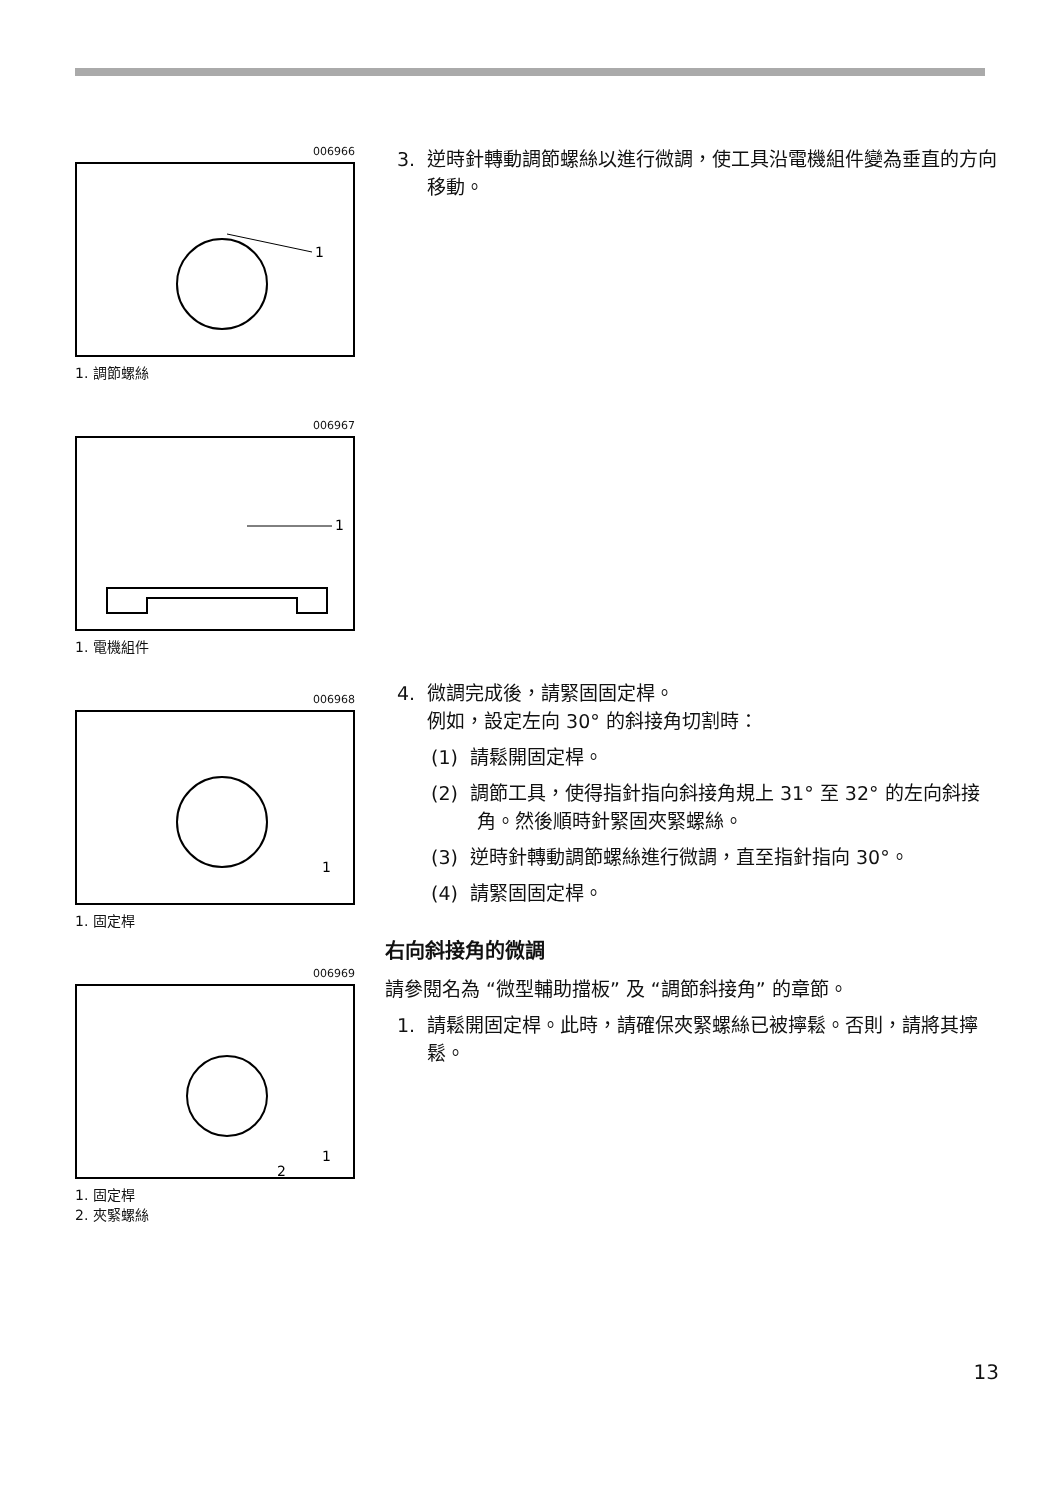006966
1
1. 調節螺絲
006967
1
1. 電機組件
006968
1
1. 固定桿
006969
1
2
1. 固定桿
2. 夾緊螺絲
3. 逆時針轉動調節螺絲以進行微調，使工具沿電機組件變為垂直的方向移動。
4. 微調完成後，請緊固固定桿。
例如，設定左向 30° 的斜接角切割時：
(1) 請鬆開固定桿。
(2) 調節工具，使得指針指向斜接角規上 31° 至 32° 的左向斜接角。然後順時針緊固夾緊螺絲。
(3) 逆時針轉動調節螺絲進行微調，直至指針指向 30°。
(4) 請緊固固定桿。
右向斜接角的微調
請參閱名為 “微型輔助擋板” 及 “調節斜接角” 的章節。
1. 請鬆開固定桿。此時，請確保夾緊螺絲已被擰鬆。否則，請將其擰鬆。
13